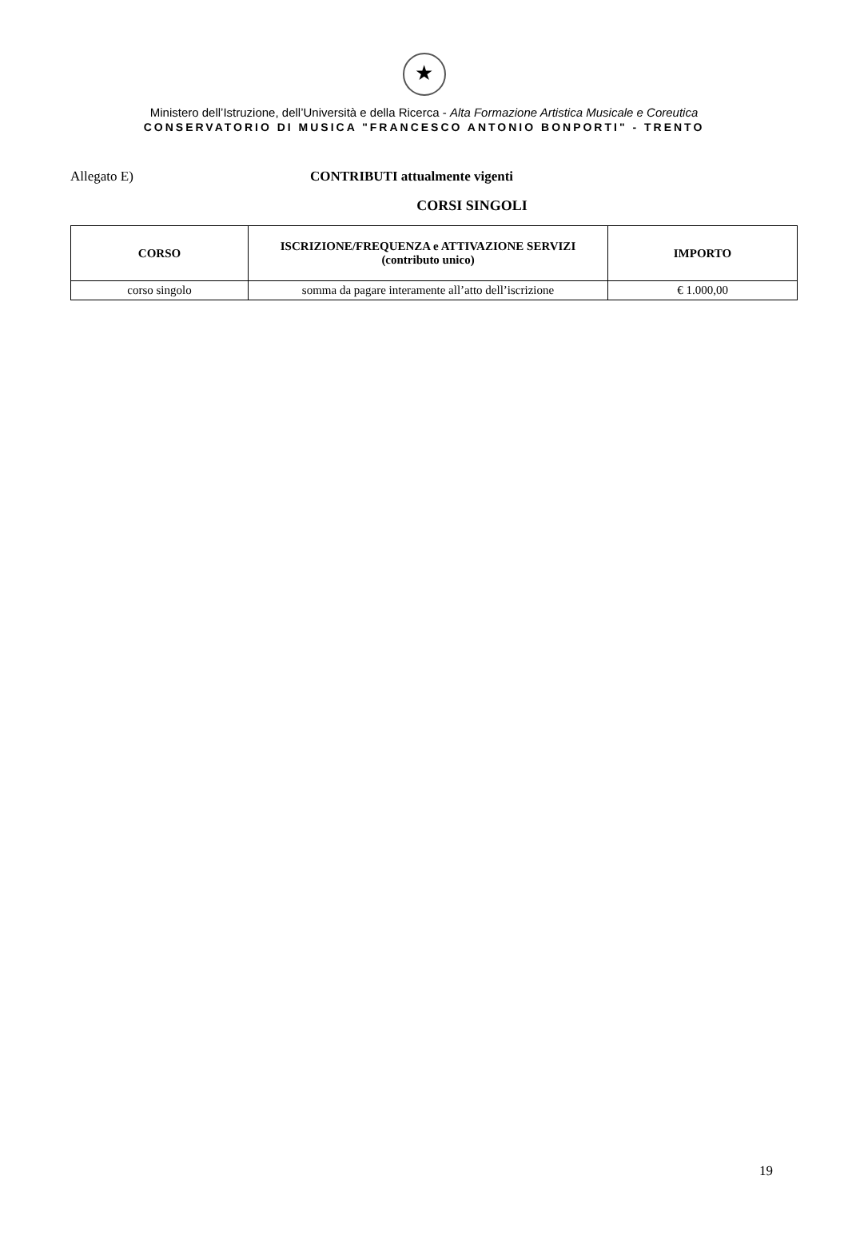★
Ministero dell’Istruzione, dell’Università e della Ricerca - Alta Formazione Artistica Musicale e Coreutica
CONSERVATORIO DI MUSICA "FRANCESCO ANTONIO BONPORTI" - TRENTO
Allegato E) CONTRIBUTI attualmente vigenti
CORSI SINGOLI
| CORSO | ISCRIZIONE/FREQUENZA e ATTIVAZIONE SERVIZI (contributo unico) | IMPORTO |
| --- | --- | --- |
| corso singolo | somma da pagare interamente all’atto dell’iscrizione | € 1.000,00 |
19